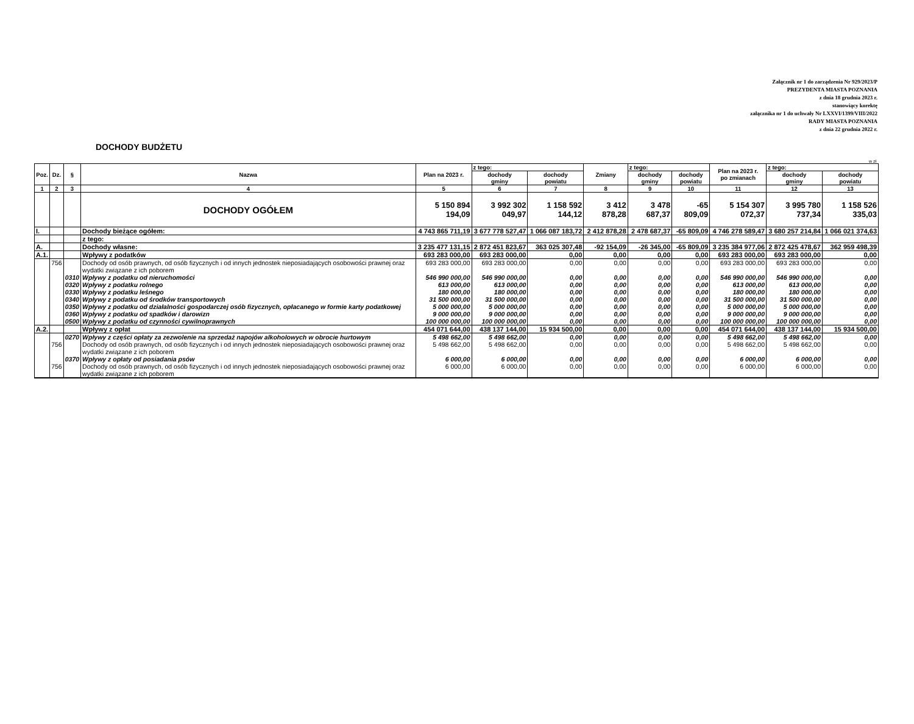Załącznik nr 1 do zarządzenia Nr 929/2023/P
PREZYDENTA MIASTA POZNANIA
z dnia 18 grudnia 2023 r.
stanowiący korektę
załącznika nr 1 do uchwały Nr LXXVI/1399/VIII/2022
RADY MIASTA POZNANIA
z dnia 22 grudnia 2022 r.
DOCHODY BUDŻETU
w zł
| Poz. | Dz. | § | Nazwa | Plan na 2023 r. | z tego: | | Zmiany | z tego: | | Plan na 2023 r. po zmianach | z tego: | |
| --- | --- | --- | --- | --- | --- | --- | --- | --- | --- | --- | --- | --- |
| | | | | | dochody gminy | dochody powiatu | | dochody gminy | dochody powiatu | | dochody gminy | dochody powiatu |
| 1 | 2 | 3 | 4 | 5 | 6 | 7 | 8 | 9 | 10 | 11 | 12 | 13 |
| | | | DOCHODY OGÓŁEM | 5 150 894 194,09 | 3 992 302 049,97 | 1 158 592 144,12 | 3 412 878,28 | 3 478 687,37 | -65 809,09 | 5 154 307 072,37 | 3 995 780 737,34 | 1 158 526 335,03 |
| I. | | | Dochody bieżące ogółem: | 4 743 865 711,19 | 3 677 778 527,47 | 1 066 087 183,72 | 2 412 878,28 | 2 478 687,37 | -65 809,09 | 4 746 278 589,47 | 3 680 257 214,84 | 1 066 021 374,63 |
| | | | z tego: | | | | | | | | | |
| A. | | | Dochody własne: | 3 235 477 131,15 | 2 872 451 823,67 | 363 025 307,48 | -92 154,09 | -26 345,00 | -65 809,09 | 3 235 384 977,06 | 2 872 425 478,67 | 362 959 498,39 |
| A.1. | | | Wpływy z podatków | 693 283 000,00 | 693 283 000,00 | 0,00 | 0,00 | 0,00 | 0,00 | 693 283 000,00 | 693 283 000,00 | 0,00 |
| | 756 | | Dochody od osób prawnych, od osób fizycznych i od innych jednostek nieposiadających osobowości prawnej oraz wydatki związane z ich poborem | 693 283 000,00 | 693 283 000,00 | 0,00 | 0,00 | 0,00 | 0,00 | 693 283 000,00 | 693 283 000,00 | 0,00 |
| | | 0310 | Wpływy z podatku od nieruchomości | 546 990 000,00 | 546 990 000,00 | 0,00 | 0,00 | 0,00 | 0,00 | 546 990 000,00 | 546 990 000,00 | 0,00 |
| | | 0320 | Wpływy z podatku rolnego | 613 000,00 | 613 000,00 | 0,00 | 0,00 | 0,00 | 0,00 | 613 000,00 | 613 000,00 | 0,00 |
| | | 0330 | Wpływy z podatku leśnego | 180 000,00 | 180 000,00 | 0,00 | 0,00 | 0,00 | 0,00 | 180 000,00 | 180 000,00 | 0,00 |
| | | 0340 | Wpływy z podatku od środków transportowych | 31 500 000,00 | 31 500 000,00 | 0,00 | 0,00 | 0,00 | 0,00 | 31 500 000,00 | 31 500 000,00 | 0,00 |
| | | 0350 | Wpływy z podatku od działalności gospodarczej osób fizycznych, opłacanego w formie karty podatkowej | 5 000 000,00 | 5 000 000,00 | 0,00 | 0,00 | 0,00 | 0,00 | 5 000 000,00 | 5 000 000,00 | 0,00 |
| | | 0360 | Wpływy z podatku od spadków i darowizn | 9 000 000,00 | 9 000 000,00 | 0,00 | 0,00 | 0,00 | 0,00 | 9 000 000,00 | 9 000 000,00 | 0,00 |
| | | 0500 | Wpływy z podatku od czynności cywilnoprawnych | 100 000 000,00 | 100 000 000,00 | 0,00 | 0,00 | 0,00 | 0,00 | 100 000 000,00 | 100 000 000,00 | 0,00 |
| A.2. | | | Wpływy z opłat | 454 071 644,00 | 438 137 144,00 | 15 934 500,00 | 0,00 | 0,00 | 0,00 | 454 071 644,00 | 438 137 144,00 | 15 934 500,00 |
| | | 0270 | Wpływy z części opłaty za zezwolenie na sprzedaż napojów alkoholowych w obrocie hurtowym | 5 498 662,00 | 5 498 662,00 | 0,00 | 0,00 | 0,00 | 0,00 | 5 498 662,00 | 5 498 662,00 | 0,00 |
| | 756 | | Dochody od osób prawnych, od osób fizycznych i od innych jednostek nieposiadających osobowości prawnej oraz wydatki związane z ich poborem | 5 498 662,00 | 5 498 662,00 | 0,00 | 0,00 | 0,00 | 0,00 | 5 498 662,00 | 5 498 662,00 | 0,00 |
| | | 0370 | Wpływy z opłaty od posiadania psów | 6 000,00 | 6 000,00 | 0,00 | 0,00 | 0,00 | 0,00 | 6 000,00 | 6 000,00 | 0,00 |
| | 756 | | Dochody od osób prawnych, od osób fizycznych i od innych jednostek nieposiadających osobowości prawnej oraz wydatki związane z ich poborem | 6 000,00 | 6 000,00 | 0,00 | 0,00 | 0,00 | 0,00 | 6 000,00 | 6 000,00 | 0,00 |